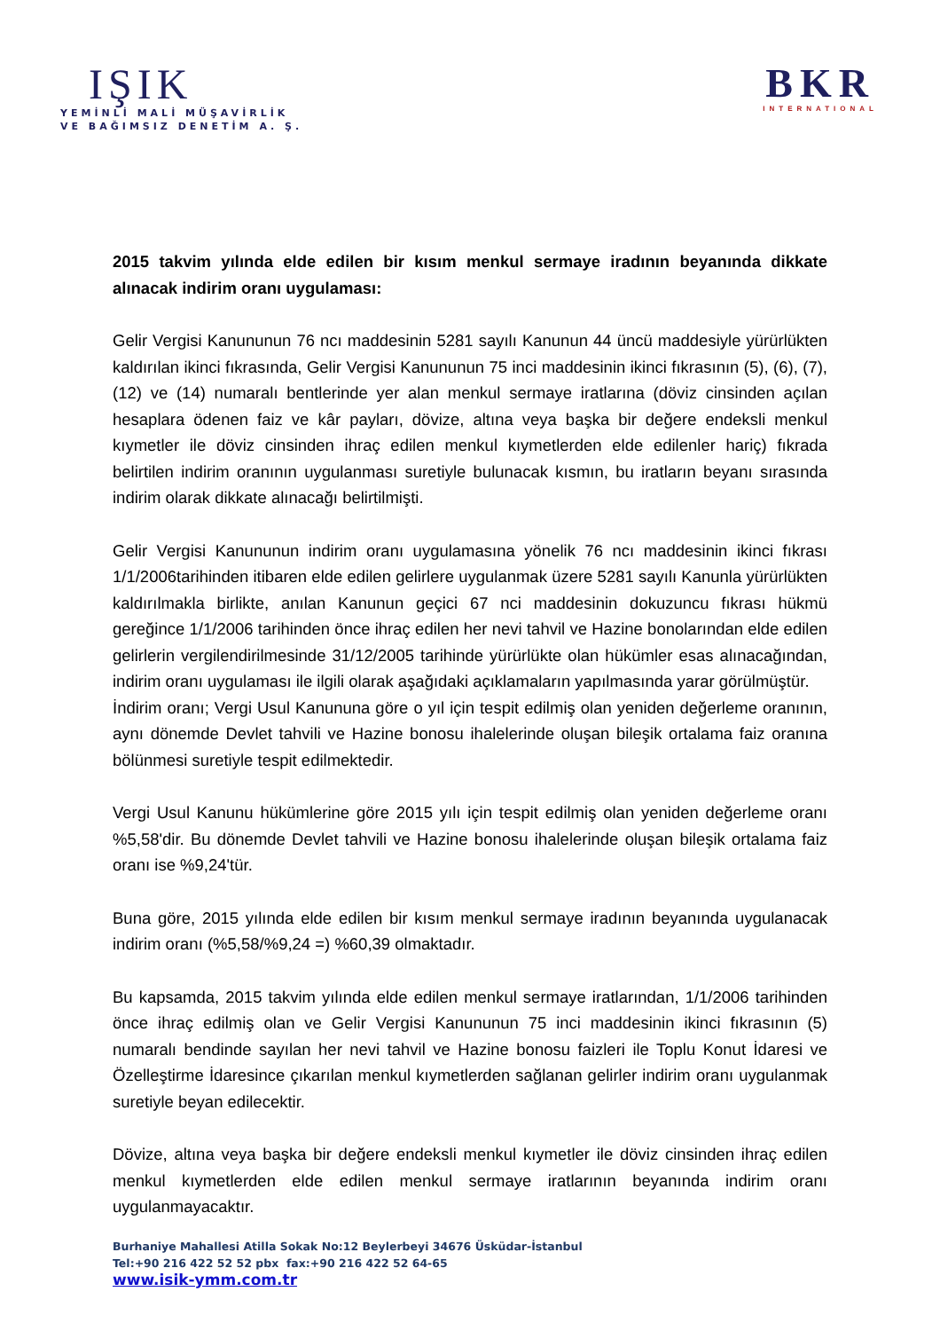IŞIK
YEMİNLİ MALİ MÜŞAVİRLİK
VE BAĞIMSIZ DENETİM A. Ş.
BKR
INTERNATIONAL
2015 takvim yılında elde edilen bir kısım menkul sermaye iradının beyanında dikkate alınacak indirim oranı uygulaması:
Gelir Vergisi Kanununun 76 ncı maddesinin 5281 sayılı Kanunun 44 üncü maddesiyle yürürlükten kaldırılan ikinci fıkrasında, Gelir Vergisi Kanununun 75 inci maddesinin ikinci fıkrasının (5), (6), (7), (12) ve (14) numaralı bentlerinde yer alan menkul sermaye iratlarına (döviz cinsinden açılan hesaplara ödenen faiz ve kâr payları, dövize, altına veya başka bir değere endeksli menkul kıymetler ile döviz cinsinden ihraç edilen menkul kıymetlerden elde edilenler hariç) fıkrada belirtilen indirim oranının uygulanması suretiyle bulunacak kısmın, bu iratların beyanı sırasında indirim olarak dikkate alınacağı belirtilmişti.
Gelir Vergisi Kanununun indirim oranı uygulamasına yönelik 76 ncı maddesinin ikinci fıkrası 1/1/2006tarihinden itibaren elde edilen gelirlere uygulanmak üzere 5281 sayılı Kanunla yürürlükten kaldırılmakla birlikte, anılan Kanunun geçici 67 nci maddesinin dokuzuncu fıkrası hükmü gereğince 1/1/2006 tarihinden önce ihraç edilen her nevi tahvil ve Hazine bonolarından elde edilen gelirlerin vergilendirilmesinde 31/12/2005 tarihinde yürürlükte olan hükümler esas alınacağından, indirim oranı uygulaması ile ilgili olarak aşağıdaki açıklamaların yapılmasında yarar görülmüştür.
İndirim oranı; Vergi Usul Kanununa göre o yıl için tespit edilmiş olan yeniden değerleme oranının, aynı dönemde Devlet tahvili ve Hazine bonosu ihalelerinde oluşan bileşik ortalama faiz oranına bölünmesi suretiyle tespit edilmektedir.
Vergi Usul Kanunu hükümlerine göre 2015 yılı için tespit edilmiş olan yeniden değerleme oranı %5,58'dir. Bu dönemde Devlet tahvili ve Hazine bonosu ihalelerinde oluşan bileşik ortalama faiz oranı ise %9,24'tür.
Buna göre, 2015 yılında elde edilen bir kısım menkul sermaye iradının beyanında uygulanacak indirim oranı (%5,58/%9,24 =) %60,39 olmaktadır.
Bu kapsamda, 2015 takvim yılında elde edilen menkul sermaye iratlarından, 1/1/2006 tarihinden önce ihraç edilmiş olan ve Gelir Vergisi Kanununun 75 inci maddesinin ikinci fıkrasının (5) numaralı bendinde sayılan her nevi tahvil ve Hazine bonosu faizleri ile Toplu Konut İdaresi ve Özelleştirme İdaresince çıkarılan menkul kıymetlerden sağlanan gelirler indirim oranı uygulanmak suretiyle beyan edilecektir.
Dövize, altına veya başka bir değere endeksli menkul kıymetler ile döviz cinsinden ihraç edilen menkul kıymetlerden elde edilen menkul sermaye iratlarının beyanında indirim oranı uygulanmayacaktır.
Burhaniye Mahallesi Atilla Sokak No:12 Beylerbeyi 34676 Üsküdar-İstanbul
Tel:+90 216 422 52 52 pbx fax:+90 216 422 52 64-65
www.isik-ymm.com.tr